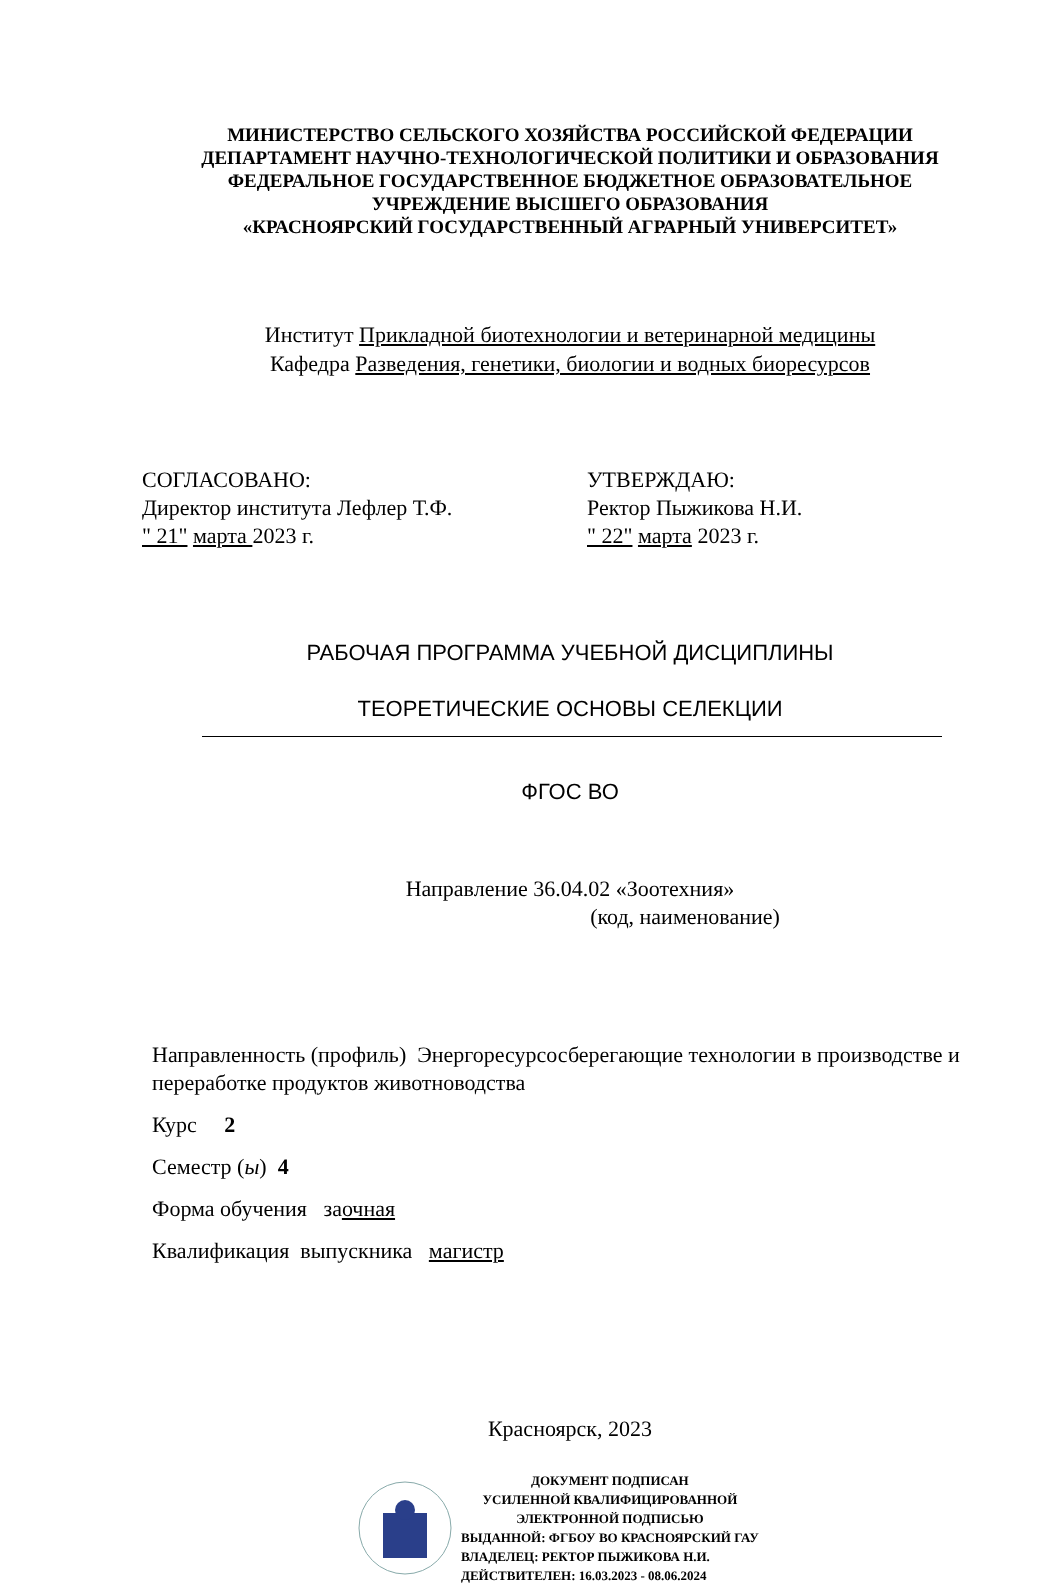МИНИСТЕРСТВО СЕЛЬСКОГО ХОЗЯЙСТВА РОССИЙСКОЙ ФЕДЕРАЦИИ
ДЕПАРТАМЕНТ НАУЧНО-ТЕХНОЛОГИЧЕСКОЙ ПОЛИТИКИ И ОБРАЗОВАНИЯ
ФЕДЕРАЛЬНОЕ ГОСУДАРСТВЕННОЕ БЮДЖЕТНОЕ ОБРАЗОВАТЕЛЬНОЕ
УЧРЕЖДЕНИЕ ВЫСШЕГО ОБРАЗОВАНИЯ
«КРАСНОЯРСКИЙ ГОСУДАРСТВЕННЫЙ АГРАРНЫЙ УНИВЕРСИТЕТ»
Институт Прикладной биотехнологии и ветеринарной медицины
Кафедра Разведения, генетики, биологии и водных биоресурсов
СОГЛАСОВАНО:
Директор института Лефлер Т.Ф.
" 21" марта 2023 г.
УТВЕРЖДАЮ:
Ректор Пыжикова Н.И.
" 22" марта 2023 г.
РАБОЧАЯ ПРОГРАММА УЧЕБНОЙ ДИСЦИПЛИНЫ
ТЕОРЕТИЧЕСКИЕ ОСНОВЫ СЕЛЕКЦИИ
ФГОС ВО
Направление 36.04.02 «Зоотехния»
(код, наименование)
Направленность (профиль) Энергоресурсосберегающие технологии в производстве и переработке продуктов животноводства
Курс 2
Семестр (ы) 4
Форма обучения заочная
Квалификация выпускника магистр
Красноярск, 2023
ДОКУМЕНТ ПОДПИСАН
УСИЛЕННОЙ КВАЛИФИЦИРОВАННОЙ
ЭЛЕКТРОННОЙ ПОДПИСЬЮ
ВЫДАННОЙ: ФГБОУ ВО КРАСНОЯРСКИЙ ГАУ
ВЛАДЕЛЕЦ: РЕКТОР ПЫЖИКОВА Н.И.
ДЕЙСТВИТЕЛЕН: 16.03.2023 - 08.06.2024